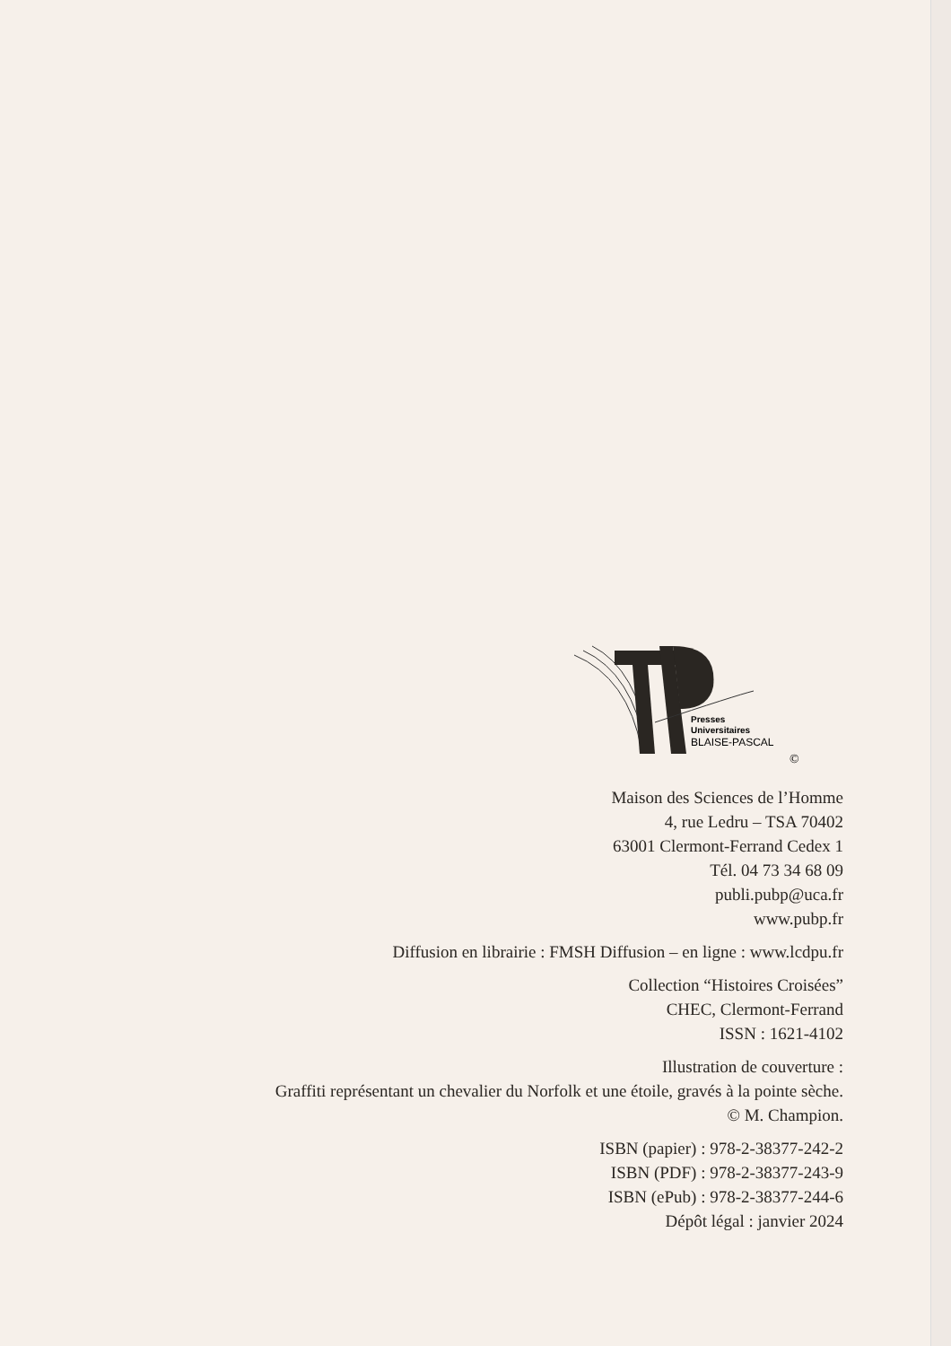Presses
Universitaires
BLAISE-PASCAL
©
Maison des Sciences de l’Homme
4, rue Ledru – TSA 70402
63001 Clermont-Ferrand Cedex 1
Tél. 04 73 34 68 09
publi.pubp@uca.fr
www.pubp.fr
Diffusion en librairie : FMSH Diffusion – en ligne : www.lcdpu.fr
Collection “Histoires Croisées”
CHEC, Clermont-Ferrand
ISSN : 1621-4102
Illustration de couverture :
Graffiti représentant un chevalier du Norfolk et une étoile, gravés à la pointe sèche.
© M. Champion.
ISBN (papier) : 978-2-38377-242-2
ISBN (PDF) : 978-2-38377-243-9
ISBN (ePub) : 978-2-38377-244-6
Dépôt légal : janvier 2024